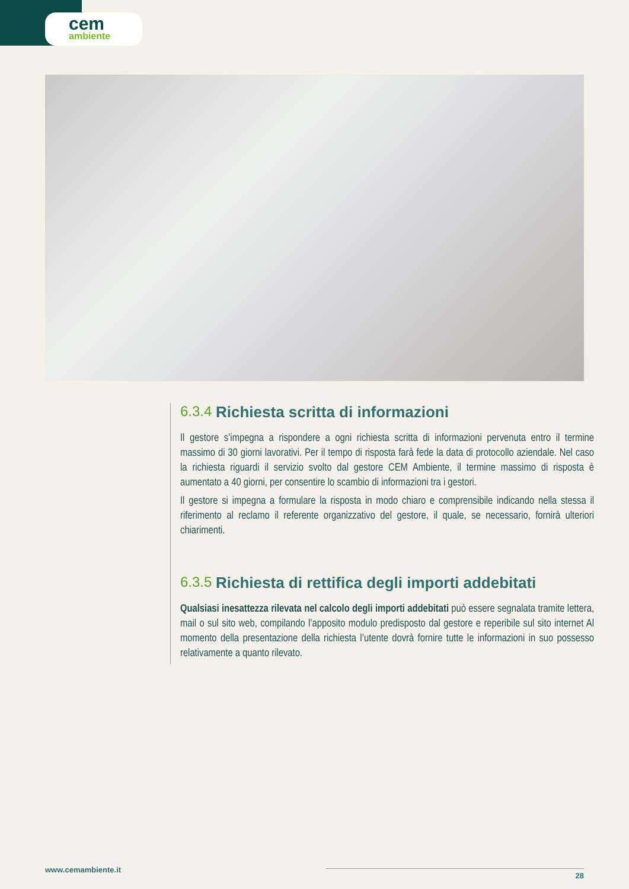cem
ambiente
6.3.4 Richiesta scritta di informazioni
Il gestore s’impegna a rispondere a ogni richiesta scritta di informazioni pervenuta entro il termine massimo di 30 giorni lavorativi. Per il tempo di risposta farà fede la data di protocollo aziendale. Nel caso la richiesta riguardi il servizio svolto dal gestore CEM Ambiente, il termine massimo di risposta è aumentato a 40 giorni, per consentire lo scambio di informazioni tra i gestori.
Il gestore si impegna a formulare la risposta in modo chiaro e comprensibile indicando nella stessa il riferimento al reclamo il referente organizzativo del gestore, il quale, se necessario, fornirà ulteriori chiarimenti.
6.3.5 Richiesta di rettifica degli importi addebitati
Qualsiasi inesattezza rilevata nel calcolo degli importi addebitati può essere segnalata tramite lettera, mail o sul sito web, compilando l’apposito modulo predisposto dal gestore e reperibile sul sito internet Al momento della presentazione della richiesta l’utente dovrà fornire tutte le informazioni in suo possesso relativamente a quanto rilevato.
www.cemambiente.it
28